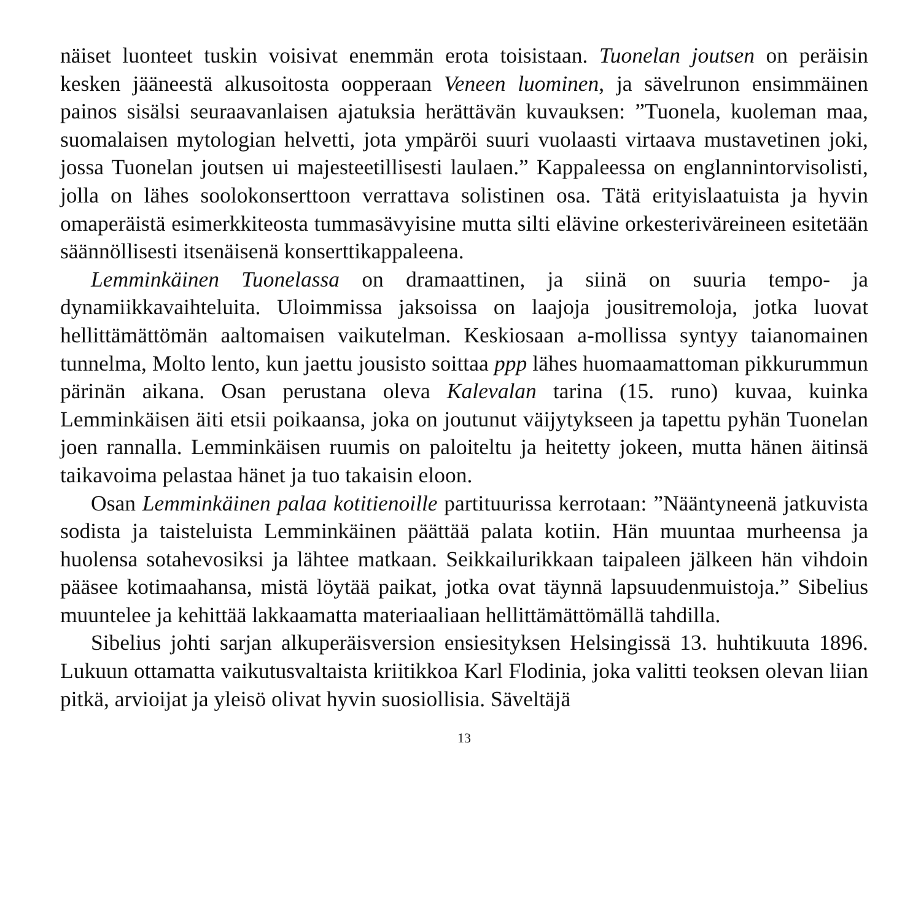näiset luonteet tuskin voisivat enemmän erota toisistaan. Tuonelan joutsen on peräisin kesken jääneestä alkusoitosta oopperaan Veneen luominen, ja sävelrunon ensimmäinen painos sisälsi seuraavanlaisen ajatuksia herättävän kuvauksen: ”Tuonela, kuoleman maa, suomalaisen mytologian helvetti, jota ympäröi suuri vuolaasti virtaava mustavetinen joki, jossa Tuonelan joutsen ui majesteetillisesti laulaen.” Kappaleessa on englannintorvisolisti, jolla on lähes soolokonserttoon verrattava solistinen osa. Tätä erityislaatuista ja hyvin omaperäistä esimerkkiteosta tummasävyisine mutta silti elävine orkesteriväreineen esitetään säännöllisesti itsenäisenä konserttikappaleena.
Lemminkäinen Tuonelassa on dramaattinen, ja siinä on suuria tempo- ja dynamiikkavaihteluita. Uloimmissa jaksoissa on laajoja jousitremoloja, jotka luovat hellittämättömän aaltomaisen vaikutelman. Keskiosaan a-mollissa syntyy taianomainen tunnelma, Molto lento, kun jaettu jousisto soittaa ppp lähes huomaamattoman pikkurummun pärinän aikana. Osan perustana oleva Kalevalan tarina (15. runo) kuvaa, kuinka Lemminkäisen äiti etsii poikaansa, joka on joutunut väijytykseen ja tapettu pyhän Tuonelan joen rannalla. Lemminkäisen ruumis on paloiteltu ja heitetty jokeen, mutta hänen äitinsä taikavoima pelastaa hänet ja tuo takaisin eloon.
Osan Lemminkäinen palaa kotitienoille partituurissa kerrotaan: ”Nääntyneenä jatkuvista sodista ja taisteluista Lemminkäinen päättää palata kotiin. Hän muuntaa murheensa ja huolensa sotahevosiksi ja lähtee matkaan. Seikkailurikkaan taipaleen jälkeen hän vihdoin pääsee kotimaahansa, mistä löytää paikat, jotka ovat täynnä lapsuudenmuistoja.” Sibelius muuntelee ja kehittää lakkaamatta materiaaliaan hellittämättömällä tahdilla.
Sibelius johti sarjan alkuperäisversion ensiesityksen Helsingissä 13. huhtikuuta 1896. Lukuun ottamatta vaikutusvaltaista kriitikkoa Karl Flodinia, joka valitti teoksen olevan liian pitkä, arvioijat ja yleisö olivat hyvin suosiollisia. Säveltäjä
13